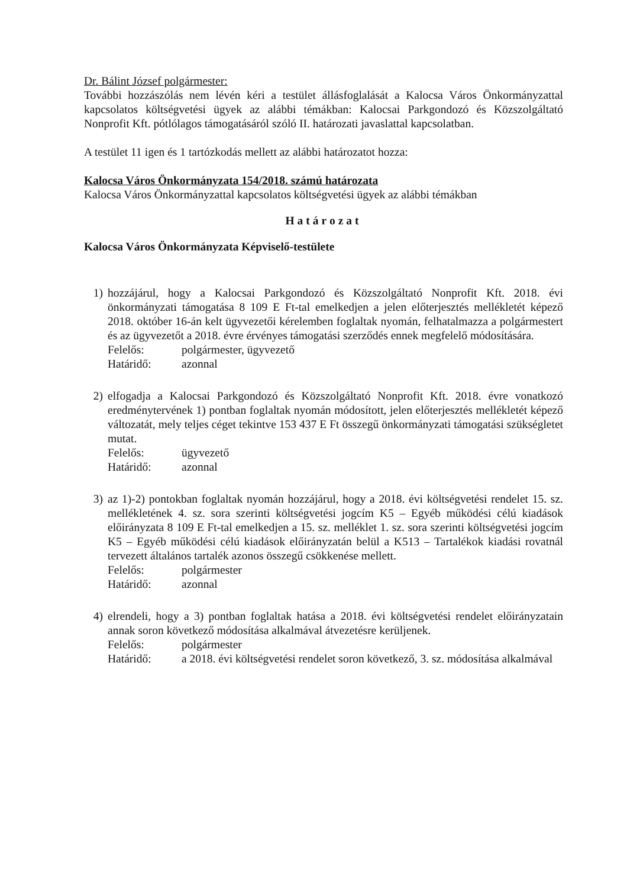Dr. Bálint József polgármester:
További hozzászólás nem lévén kéri a testület állásfoglalását a Kalocsa Város Önkormányzattal kapcsolatos költségvetési ügyek az alábbi témákban: Kalocsai Parkgondozó és Közszolgáltató Nonprofit Kft. pótlólagos támogatásáról szóló II. határozati javaslattal kapcsolatban.
A testület 11 igen és 1 tartózkodás mellett az alábbi határozatot hozza:
Kalocsa Város Önkormányzata 154/2018. számú határozata
Kalocsa Város Önkormányzattal kapcsolatos költségvetési ügyek az alábbi témákban
Határozat
Kalocsa Város Önkormányzata Képviselő-testülete
1) hozzájárul, hogy a Kalocsai Parkgondozó és Közszolgáltató Nonprofit Kft. 2018. évi önkormányzati támogatása 8 109 E Ft-tal emelkedjen a jelen előterjesztés mellékletét képező 2018. október 16-án kelt ügyvezetői kérelemben foglaltak nyomán, felhatalmazza a polgármestert és az ügyvezetőt a 2018. évre érvényes támogatási szerződés ennek megfelelő módosítására.
Felelős: polgármester, ügyvezető
Határidő: azonnal
2) elfogadja a Kalocsai Parkgondozó és Közszolgáltató Nonprofit Kft. 2018. évre vonatkozó eredménytervének 1) pontban foglaltak nyomán módosított, jelen előterjesztés mellékletét képező változatát, mely teljes céget tekintve 153 437 E Ft összegű önkormányzati támogatási szükségletet mutat.
Felelős: ügyvezető
Határidő: azonnal
3) az 1)-2) pontokban foglaltak nyomán hozzájárul, hogy a 2018. évi költségvetési rendelet 15. sz. mellékletének 4. sz. sora szerinti költségvetési jogcím K5 – Egyéb működési célú kiadások előirányzata 8 109 E Ft-tal emelkedjen a 15. sz. melléklet 1. sz. sora szerinti költségvetési jogcím K5 – Egyéb működési célú kiadások előirányzatán belül a K513 – Tartalékok kiadási rovatnál tervezett általános tartalék azonos összegű csökkenése mellett.
Felelős: polgármester
Határidő: azonnal
4) elrendeli, hogy a 3) pontban foglaltak hatása a 2018. évi költségvetési rendelet előirányzatain annak soron következő módosítása alkalmával átvezetésre kerüljenek.
Felelős: polgármester
Határidő: a 2018. évi költségvetési rendelet soron következő, 3. sz. módosítása alkalmával